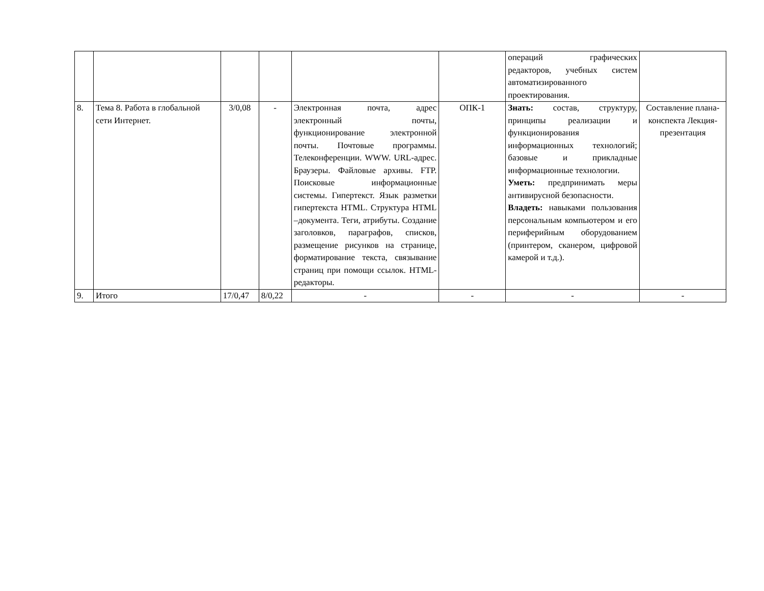| | | | | | | операций графических редакторов, учебных систем автоматизированного проектирования. | |
| 8. | Тема 8. Работа в глобальной сети Интернет. | 3/0,08 | - | Электронная почта, адрес электронный почты, функционирование электронной почты. Почтовые программы. Телеконференции. WWW. URL-адрес. Браузеры. Файловые архивы. FTP. Поисковые информационные системы. Гипертекст. Язык разметки гипертекста HTML. Структура HTML –документа. Теги, атрибуты. Создание заголовков, параграфов, списков, размещение рисунков на странице, форматирование текста, связывание страниц при помощи ссылок. HTML-редакторы. | ОПК-1 | Знать: состав, структуру, принципы реализации и функционирования информационных технологий; базовые и прикладные информационные технологии. Уметь: предпринимать меры антивирусной безопасности. Владеть: навыками пользования персональным компьютером и его периферийным оборудованием (принтером, сканером, цифровой камерой и т.д.). | Составление плана-конспекта Лекция-презентация |
| 9. | Итого | 17/0,47 | 8/0,22 | - | - | - | - |